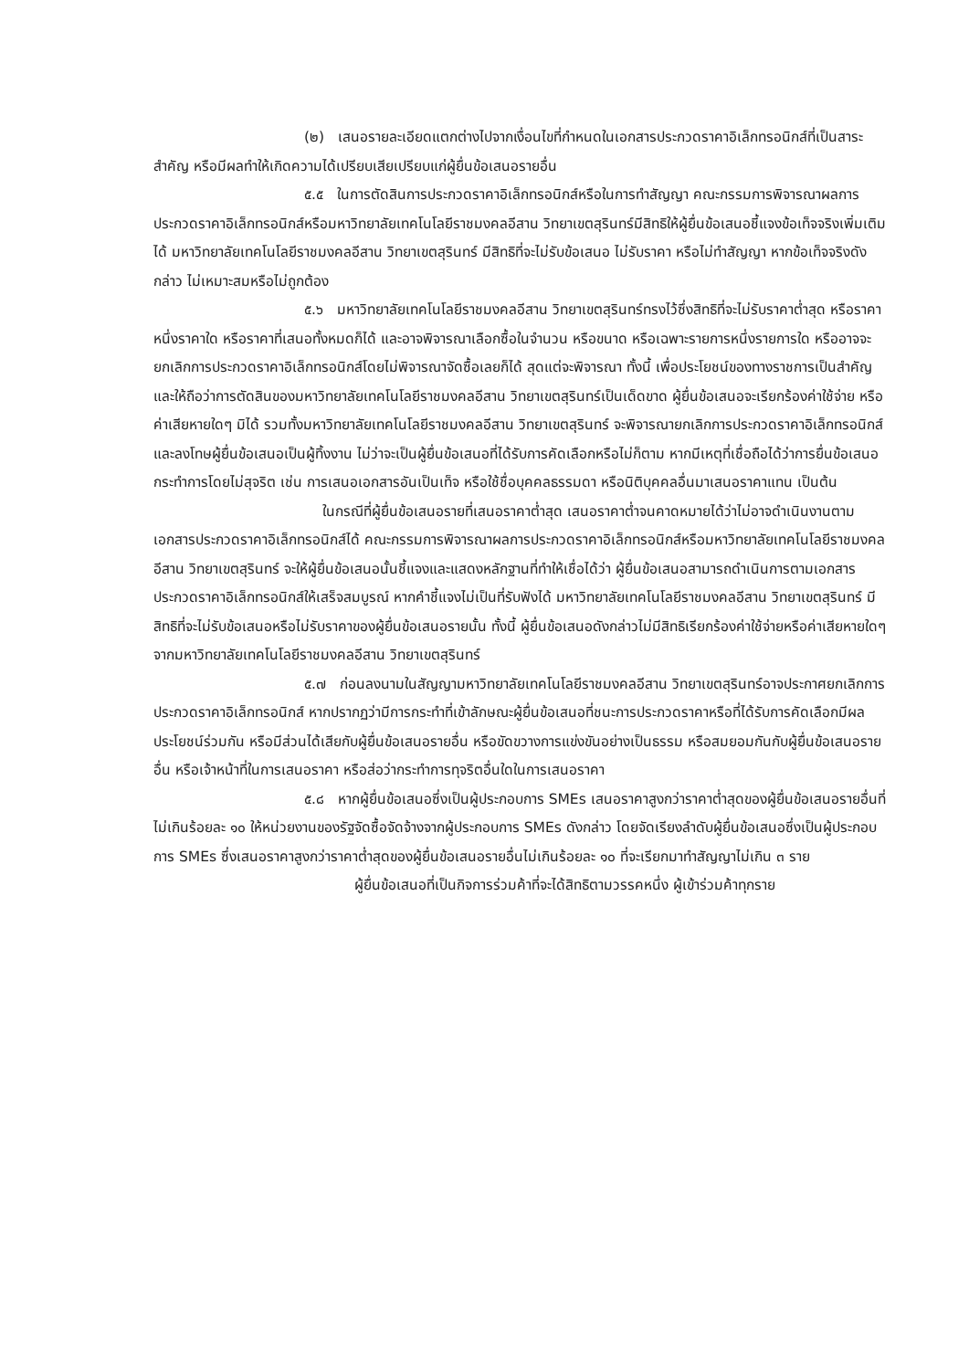(๒) เสนอรายละเอียดแตกต่างไปจากเงื่อนไขที่กำหนดในเอกสารประกวดราคาอิเล็กทรอนิกส์ที่เป็นสาระสำคัญ หรือมีผลทำให้เกิดความได้เปรียบเสียเปรียบแก่ผู้ยื่นข้อเสนอรายอื่น
๕.๕ ในการตัดสินการประกวดราคาอิเล็กทรอนิกส์หรือในการทำสัญญา คณะกรรมการพิจารณาผลการประกวดราคาอิเล็กทรอนิกส์หรือมหาวิทยาลัยเทคโนโลยีราชมงคลอีสาน วิทยาเขตสุรินทร์มีสิทธิให้ผู้ยื่นข้อเสนอชี้แจงข้อเท็จจริงเพิ่มเติมได้ มหาวิทยาลัยเทคโนโลยีราชมงคลอีสาน วิทยาเขตสุรินทร์ มีสิทธิที่จะไม่รับข้อเสนอ ไม่รับราคา หรือไม่ทำสัญญา หากข้อเท็จจริงดังกล่าว ไม่เหมาะสมหรือไม่ถูกต้อง
๕.๖ มหาวิทยาลัยเทคโนโลยีราชมงคลอีสาน วิทยาเขตสุรินทร์ทรงไว้ซึ่งสิทธิที่จะไม่รับราคาต่ำสุด หรือราคาหนึ่งราคาใด หรือราคาที่เสนอทั้งหมดก็ได้ และอาจพิจารณาเลือกซื้อในจำนวน หรือขนาด หรือเฉพาะรายการหนึ่งรายการใด หรืออาจจะยกเลิกการประกวดราคาอิเล็กทรอนิกส์โดยไม่พิจารณาจัดซื้อเลยก็ได้ สุดแต่จะพิจารณา ทั้งนี้ เพื่อประโยชน์ของทางราชการเป็นสำคัญ และให้ถือว่าการตัดสินของมหาวิทยาลัยเทคโนโลยีราชมงคลอีสาน วิทยาเขตสุรินทร์เป็นเด็ดขาด ผู้ยื่นข้อเสนอจะเรียกร้องค่าใช้จ่าย หรือค่าเสียหายใดๆ มิได้ รวมทั้งมหาวิทยาลัยเทคโนโลยีราชมงคลอีสาน วิทยาเขตสุรินทร์ จะพิจารณายกเลิกการประกวดราคาอิเล็กทรอนิกส์และลงโทษผู้ยื่นข้อเสนอเป็นผู้ทิ้งงาน ไม่ว่าจะเป็นผู้ยื่นข้อเสนอที่ได้รับการคัดเลือกหรือไม่ก็ตาม หากมีเหตุที่เชื่อถือได้ว่าการยื่นข้อเสนอกระทำการโดยไม่สุจริต เช่น การเสนอเอกสารอันเป็นเท็จ หรือใช้ชื่อบุคคลธรรมดา หรือนิติบุคคลอื่นมาเสนอราคาแทน เป็นต้น
ในกรณีที่ผู้ยื่นข้อเสนอรายที่เสนอราคาต่ำสุด เสนอราคาต่ำจนคาดหมายได้ว่าไม่อาจดำเนินงานตามเอกสารประกวดราคาอิเล็กทรอนิกส์ได้ คณะกรรมการพิจารณาผลการประกวดราคาอิเล็กทรอนิกส์หรือมหาวิทยาลัยเทคโนโลยีราชมงคลอีสาน วิทยาเขตสุรินทร์ จะให้ผู้ยื่นข้อเสนอนั้นชี้แจงและแสดงหลักฐานที่ทำให้เชื่อได้ว่า ผู้ยื่นข้อเสนอสามารถดำเนินการตามเอกสารประกวดราคาอิเล็กทรอนิกส์ให้เสร็จสมบูรณ์ หากคำชี้แจงไม่เป็นที่รับฟังได้ มหาวิทยาลัยเทคโนโลยีราชมงคลอีสาน วิทยาเขตสุรินทร์ มีสิทธิที่จะไม่รับข้อเสนอหรือไม่รับราคาของผู้ยื่นข้อเสนอรายนั้น ทั้งนี้ ผู้ยื่นข้อเสนอดังกล่าวไม่มีสิทธิเรียกร้องค่าใช้จ่ายหรือค่าเสียหายใดๆ จากมหาวิทยาลัยเทคโนโลยีราชมงคลอีสาน วิทยาเขตสุรินทร์
๕.๗ ก่อนลงนามในสัญญามหาวิทยาลัยเทคโนโลยีราชมงคลอีสาน วิทยาเขตสุรินทร์อาจประกาศยกเลิกการประกวดราคาอิเล็กทรอนิกส์ หากปรากฏว่ามีการกระทำที่เข้าลักษณะผู้ยื่นข้อเสนอที่ชนะการประกวดราคาหรือที่ได้รับการคัดเลือกมีผลประโยชน์ร่วมกัน หรือมีส่วนได้เสียกับผู้ยื่นข้อเสนอรายอื่น หรือขัดขวางการแข่งขันอย่างเป็นธรรม หรือสมยอมกันกับผู้ยื่นข้อเสนอรายอื่น หรือเจ้าหน้าที่ในการเสนอราคา หรือส่อว่ากระทำการทุจริตอื่นใดในการเสนอราคา
๕.๘ หากผู้ยื่นข้อเสนอซึ่งเป็นผู้ประกอบการ SMEs เสนอราคาสูงกว่าราคาต่ำสุดของผู้ยื่นข้อเสนอรายอื่นที่ไม่เกินร้อยละ ๑๐ ให้หน่วยงานของรัฐจัดซื้อจัดจ้างจากผู้ประกอบการ SMEs ดังกล่าว โดยจัดเรียงลำดับผู้ยื่นข้อเสนอซึ่งเป็นผู้ประกอบการ SMEs ซึ่งเสนอราคาสูงกว่าราคาต่ำสุดของผู้ยื่นข้อเสนอรายอื่นไม่เกินร้อยละ ๑๐ ที่จะเรียกมาทำสัญญาไม่เกิน ๓ ราย
ผู้ยื่นข้อเสนอที่เป็นกิจการร่วมค้าที่จะได้สิทธิตามวรรคหนึ่ง ผู้เข้าร่วมค้าทุกราย